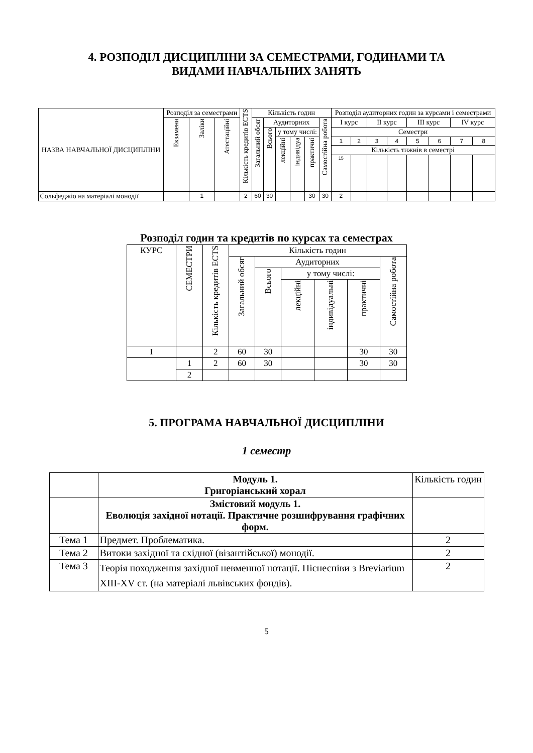4. РОЗПОДІЛ ДИСЦИПЛІНИ ЗА СЕМЕСТРАМИ, ГОДИНАМИ ТА
ВИДАМИ НАВЧАЛЬНИХ ЗАНЯТЬ
| НАЗВА НАВЧАЛЬНОЇ ДИСЦИПЛІНИ | Розподіл за семестрами | | | Кількість кредитів ECTS | Кількість годин | | | | | | Розподіл аудиторних годин за курсами і семестрами | | | | | | | |
| --- | --- | --- | --- | --- | --- | --- | --- | --- | --- | --- | --- | --- | --- | --- | --- | --- | --- | --- |
| | Екзамени | Заліки | Атестаційні | | Загальний обсяг | Аудиторних | | | | Самостійна робота | І курс | | ІІ курс | | ІІІ курс | | IV курс | |
| | | | | | | Всього | у тому числі: | | | | Семестри | | | | | | | |
| | | | | | | | лекційні | індивідуа | практичні | | 1 | 2 | 3 | 4 | 5 | 6 | 7 | 8 |
| | | | | | | | | | | | Кількість тижнів в семестрі | | | | | | | |
| | | | | | | | | | | | 15 | | | | | | | |
| Сольфеджіо на матеріалі монодії | | 1 | | 2 | 60 | 30 | | | 30 | 30 | 2 | | | | | | | |
Розподіл годин та кредитів по курсах та семестрах
| КУРС | СЕМЕСТРИ | Кількість кредитів ECTS | Кількість годин | | | | | |
| --- | --- | --- | --- | --- | --- | --- | --- | --- |
| | | | Загальний обсяг | Аудиторних | | | | Самостійна робота |
| | | | | Всього | у тому числі: | | | |
| | | | | | лекційні | індивідуальні | практичні | |
| I | | 2 | 60 | 30 | | | 30 | 30 |
| | 1 | 2 | 60 | 30 | | | 30 | 30 |
| | 2 | | | | | | | |
5. ПРОГРАМА НАВЧАЛЬНОЇ ДИСЦИПЛІНИ
1 семестр
| | Модуль 1. Григоріанський хорал | Кількість годин |
| | Змістовий модуль 1. Еволюція західної нотації. Практичне розшифрування графічних форм. | |
| Тема 1 | Предмет. Проблематика. | 2 |
| Тема 2 | Витоки західної та східної (візантійської) монодії. | 2 |
| Тема 3 | Теорія походження західної невменної нотації. Піснеспіви з Breviarium XIII-XV ст. (на матеріалі львівських фондів). | 2 |
5